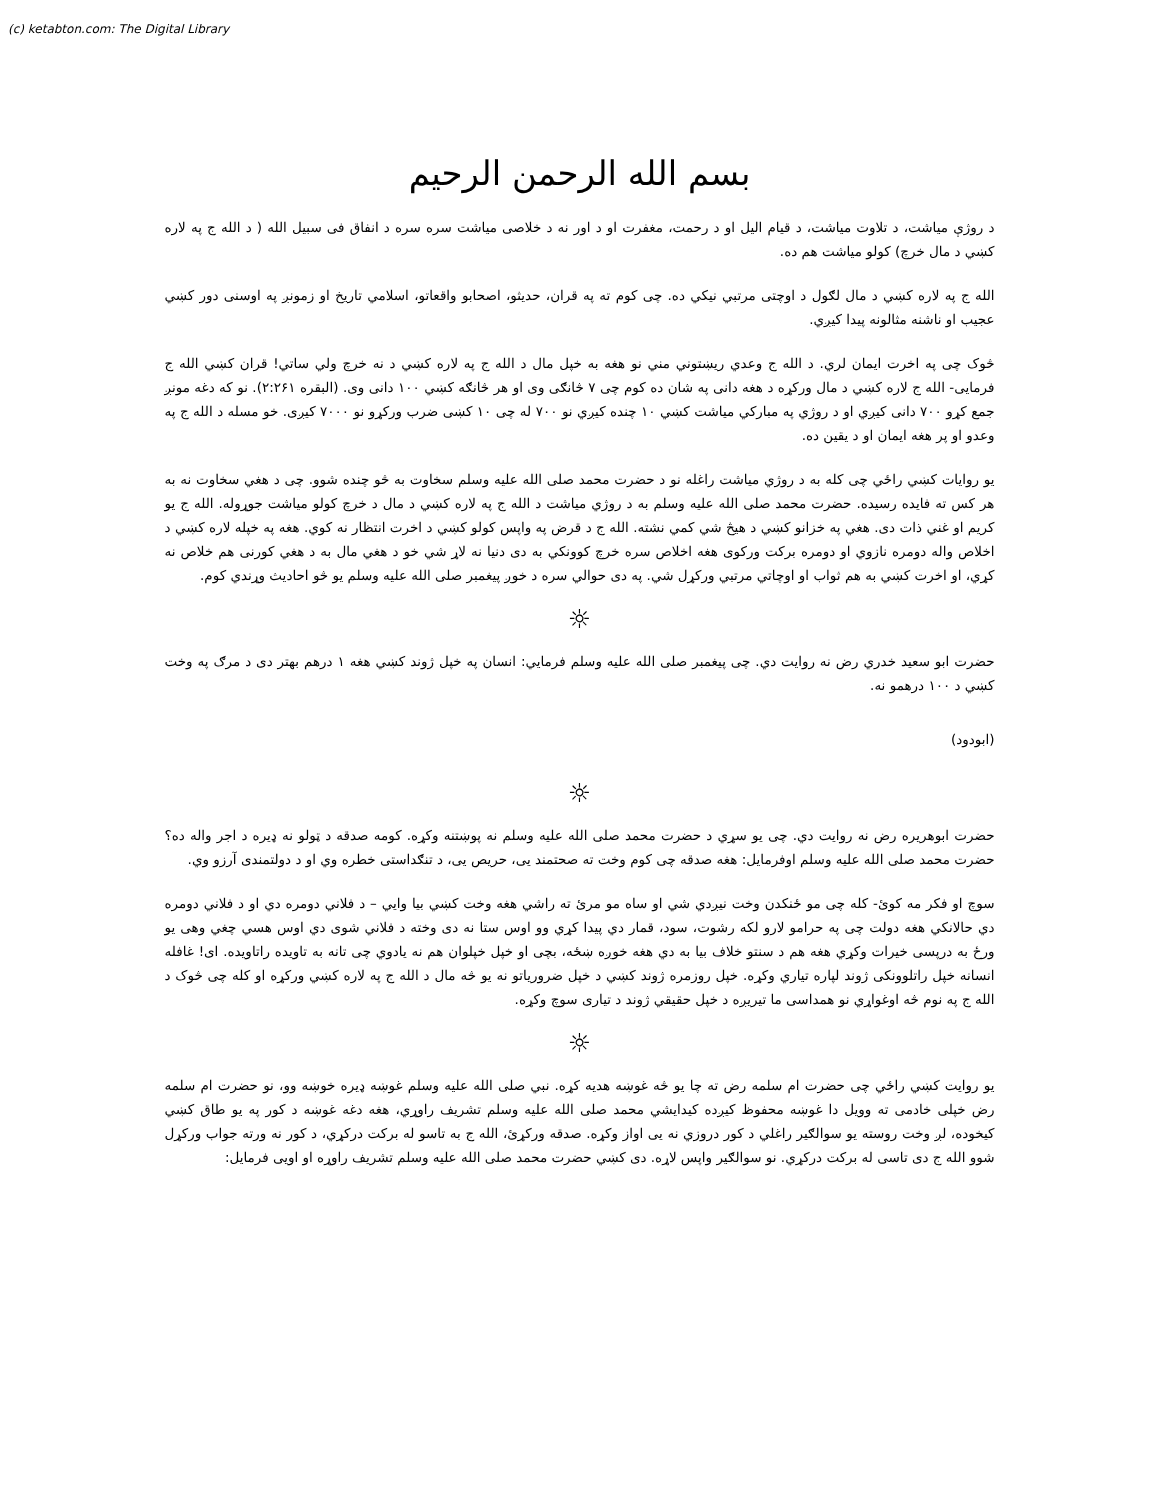(c) ketabton.com: The Digital Library
بسم الله الرحمن الرحيم
د روژې میاشت، د تلاوت میاشت، د قیام الیل او د رحمت، مغفرت او د اور نه د خلاصی میاشت سره سره د انفاق فی سبیل الله ( د الله ج په لاره کښي د مال خرچ) کولو میاشت هم ده.
الله ج په لاره کښي د مال لګول د اوچتی مرتبي نیکي ده. چی کوم ته په قران، حدیثو، اصحابو واقعاتو، اسلامي تاریخ او زمونږ په اوسنی دور کښي عجیب او ناشنه مثالونه پیدا کیږي.
څوک چی په اخرت ایمان لري. د الله ج وعدي ریښتوني مني نو هغه به خپل مال د الله ج په لاره کښي د نه خرچ ولي ساتي! قران کښي الله ج فرمایی- الله ج لاره کښي د مال ورکړه د هغه دانی په شان ده کوم چی ۷ څانګی وی او هر څانګه کښي ۱۰۰ دانی وی. (البقره ۲:۲۶۱). نو که دغه مونږ جمع کړو ۷۰۰ دانی کیږي او د روژي په مبارکي میاشت کښي ۱۰ چنده کیږي نو ۷۰۰ له چی ۱۰ کښی ضرب ورکړو نو ۷۰۰۰ کیږی. خو مسله د الله ج په وعدو او پر هغه ایمان او د یقین ده.
یو روایات کښي راځي چی کله به د روژي میاشت راغله نو د حضرت محمد صلی الله علیه وسلم سخاوت به څو چنده شوو. چی د هغي سخاوت نه به هر کس ته فایده رسیده. حضرت محمد صلی الله علیه وسلم به د روژي میاشت د الله ج په لاره کښي د مال د خرچ کولو میاشت جوړوله. الله ج یو کریم او غني ذات دی. هغي په خزانو کښي د هیڅ شي کمي نشته. الله ج د قرض په واپس کولو کښي د اخرت انتظار نه کوي. هغه په خپله لاره کښي د اخلاص واله دومره نازوي او دومره برکت ورکوی هغه اخلاص سره خرچ کوونکي به دی دنیا نه لاړ شي خو د هغي مال به د هغي کورنی هم خلاص نه کړي، او اخرت کښي به هم ثواب او اوچاتي مرتبي ورکړل شي. په دی حوالي سره د خوږ پیغمبر صلی الله علیه وسلم یو څو احادیث وړندي کوم.
☼
حضرت ابو سعید خدري رض نه روایت دي. چی پیغمبر صلی الله علیه وسلم فرمایي: انسان په خپل ژوند کښي هغه ۱ درهم بهتر دی د مرګ په وخت کښي د ۱۰۰ درهمو نه.
(ابودود)
☼
حضرت ابوهریره رض نه روایت دي. چی یو سړي د حضرت محمد صلی الله علیه وسلم نه پوښتنه وکړه. کومه صدقه د ټولو نه ډیره د اجر واله ده؟ حضرت محمد صلی الله علیه وسلم اوفرمایل: هغه صدقه چی کوم وخت ته صحتمند یی، حریص یی، د تنګداستی خطره وي او د دولتمندی آرزو وي.
سوچ او فکر مه کوئ- کله چی مو ځنکدن وخت نیږدي شي او ساه مو مرئ ته راشي هغه وخت کښي بیا وایي – د فلاني دومره دي او د فلاني دومره دي حالانکي هغه دولت چی په حرامو لارو لکه رشوت، سود، قمار دي پیدا کړي وو اوس ستا نه دی وخته د فلاني شوی دي اوس هسي چغي وهی یو ورځ به درپسی خیرات وکړي هغه هم د سنتو خلاف بیا به دي هغه خوږه ښځه، بچی او خپل خپلوان هم نه یادوي چی تانه به تاویده راتاویده. ای! غافله انسانه خپل راتلوونکی ژوند لپاره تیاري وکړه. خپل روزمره ژوند کښي د خپل ضروریاتو نه یو څه مال د الله ج په لاره کښي ورکړه او کله چی څوک د الله ج په نوم څه اوغواړي نو همداسی ما تیریږه د خپل حقیقي ژوند د تیاری سوچ وکړه.
☼
یو روایت کښي راځي چی حضرت ام سلمه رض ته چا یو څه غوښه هدیه کړه. نبي صلی الله علیه وسلم غوښه ډیره خوښه وو، نو حضرت ام سلمه رض خپلی خادمی ته وویل دا غوښه محفوظ کیږده کیدایشي محمد صلی الله علیه وسلم تشریف راوړي، هغه دغه غوښه د کور په یو طاق کښي کیخوده، لږ وخت روسته یو سوالګیر راغلي د کور دروزي نه یی اواز وکړه. صدقه ورکړئ، الله ج به تاسو له برکت درکړي، د کور نه ورته جواب ورکړل شوو الله ج دی تاسی له برکت درکړي. نو سوالګیر واپس لاړه. دی کښي حضرت محمد صلی الله علیه وسلم تشریف راوړه او اویی فرمایل: